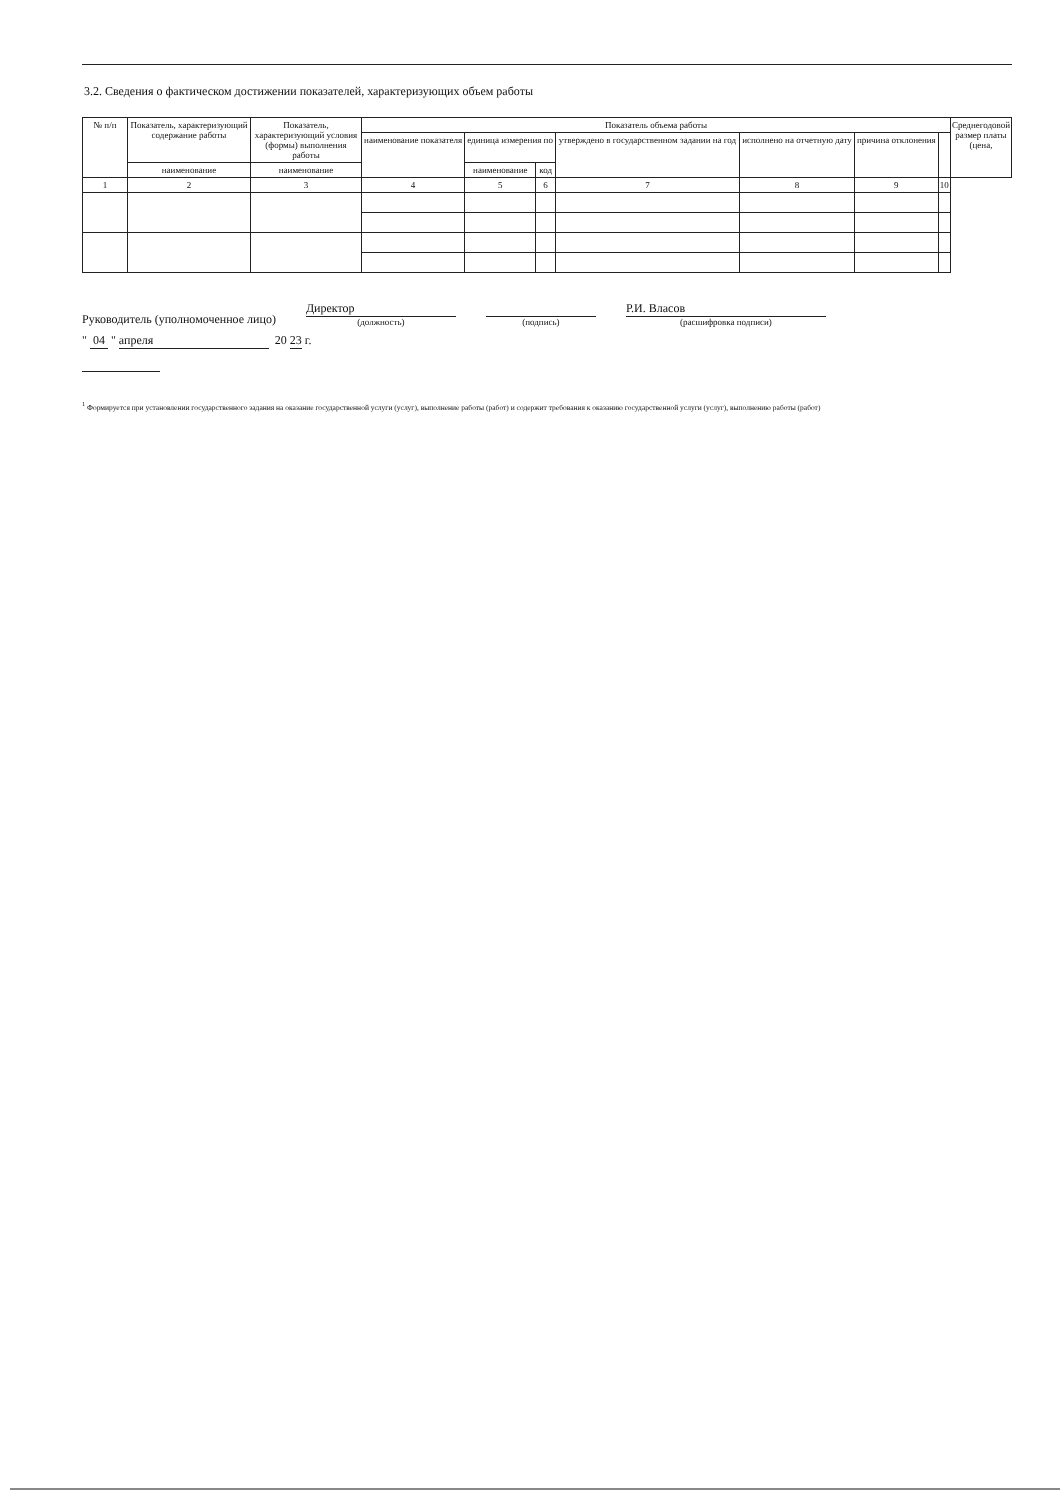3.2. Сведения о фактическом достижении показателей, характеризующих объем работы
| № п/п | Показатель, характеризующий содержание работы | Показатель, характеризующий условия (формы) выполнения работы | Показатель объема работы | | | | | | | Среднегодовой размер платы (цена, |
| --- | --- | --- | --- | --- | --- | --- | --- | --- | --- | --- |
| | | | наименование показателя | единица измерения по | | утверждено в государственном задании на год | исполнено на отчетную дату | причина отклонения | | |
| | наименование | наименование | | наименование | код | | | | | |
| 1 | 2 | 3 | 4 | 5 | 6 | 7 | 8 | 9 | 10 | |
Руководитель (уполномоченное лицо) Директор
(должность)
(подпись)
Р.И. Власов
(расшифровка подписи)
" 04 " апреля 20 23 г.
<sup>1</sup> Формируется при установлении государственного задания на оказание государственной услуги (услуг), выполнение работы (работ) и содержит требования к оказанию государственной услуги (услуг), выполнению работы (работ)